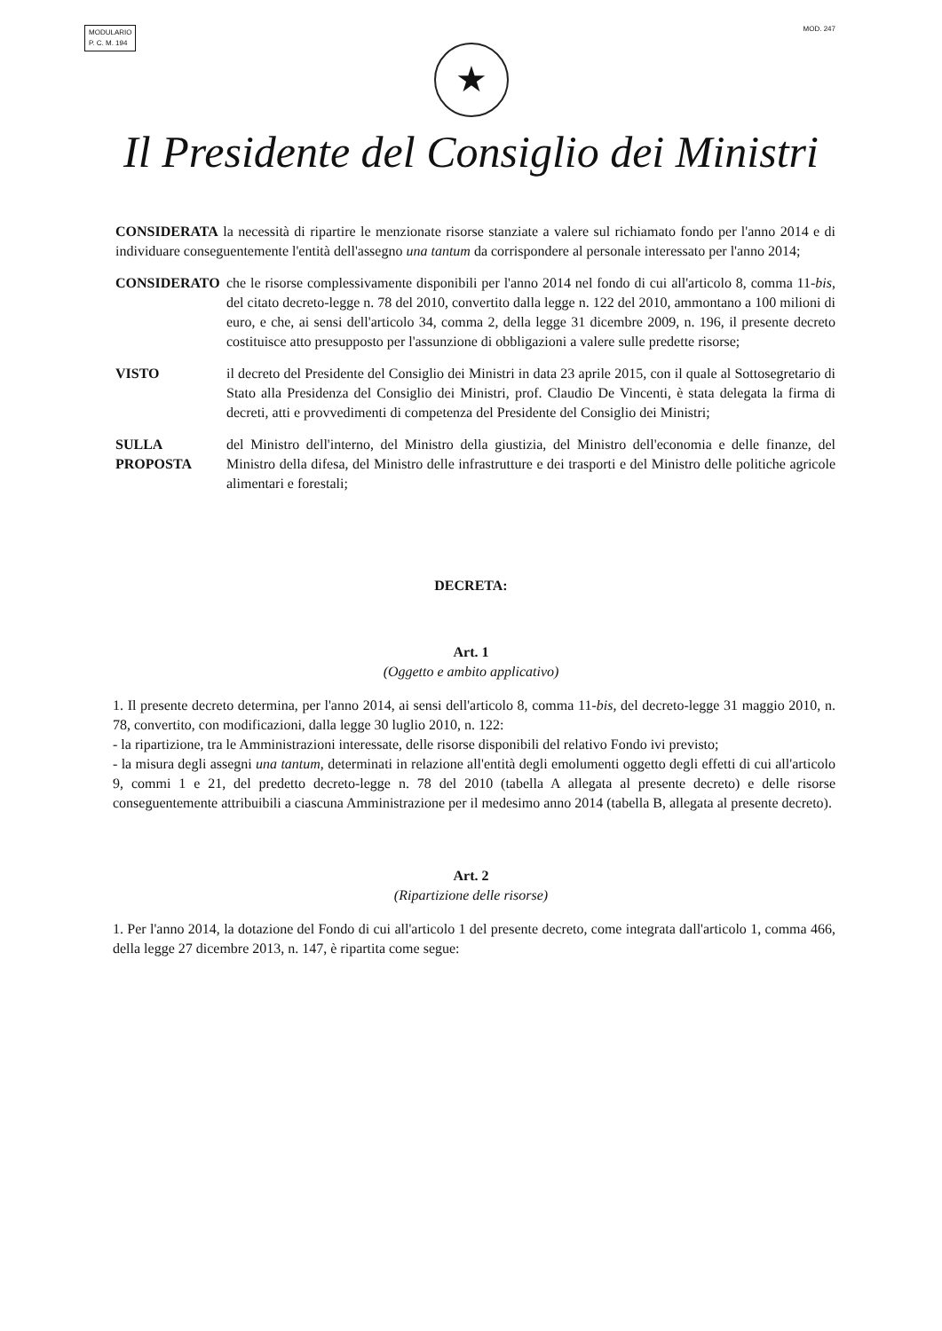MODULARIO
P. C. M. 194
MOD. 247
★
Il Presidente del Consiglio dei Ministri
CONSIDERATA la necessità di ripartire le menzionate risorse stanziate a valere sul richiamato fondo per l'anno 2014 e di individuare conseguentemente l'entità dell'assegno una tantum da corrispondere al personale interessato per l'anno 2014;
CONSIDERATO che le risorse complessivamente disponibili per l'anno 2014 nel fondo di cui all'articolo 8, comma 11-bis, del citato decreto-legge n. 78 del 2010, convertito dalla legge n. 122 del 2010, ammontano a 100 milioni di euro, e che, ai sensi dell'articolo 34, comma 2, della legge 31 dicembre 2009, n. 196, il presente decreto costituisce atto presupposto per l'assunzione di obbligazioni a valere sulle predette risorse;
VISTO il decreto del Presidente del Consiglio dei Ministri in data 23 aprile 2015, con il quale al Sottosegretario di Stato alla Presidenza del Consiglio dei Ministri, prof. Claudio De Vincenti, è stata delegata la firma di decreti, atti e provvedimenti di competenza del Presidente del Consiglio dei Ministri;
SULLA PROPOSTA
del Ministro dell'interno, del Ministro della giustizia, del Ministro dell'economia e delle finanze, del Ministro della difesa, del Ministro delle infrastrutture e dei trasporti e del Ministro delle politiche agricole alimentari e forestali;
DECRETA:
Art. 1
(Oggetto e ambito applicativo)
1. Il presente decreto determina, per l'anno 2014, ai sensi dell'articolo 8, comma 11-bis, del decreto-legge 31 maggio 2010, n. 78, convertito, con modificazioni, dalla legge 30 luglio 2010, n. 122:
- la ripartizione, tra le Amministrazioni interessate, delle risorse disponibili del relativo Fondo ivi previsto;
- la misura degli assegni una tantum, determinati in relazione all'entità degli emolumenti oggetto degli effetti di cui all'articolo 9, commi 1 e 21, del predetto decreto-legge n. 78 del 2010 (tabella A allegata al presente decreto) e delle risorse conseguentemente attribuibili a ciascuna Amministrazione per il medesimo anno 2014 (tabella B, allegata al presente decreto).
Art. 2
(Ripartizione delle risorse)
1. Per l'anno 2014, la dotazione del Fondo di cui all'articolo 1 del presente decreto, come integrata dall'articolo 1, comma 466, della legge 27 dicembre 2013, n. 147, è ripartita come segue: